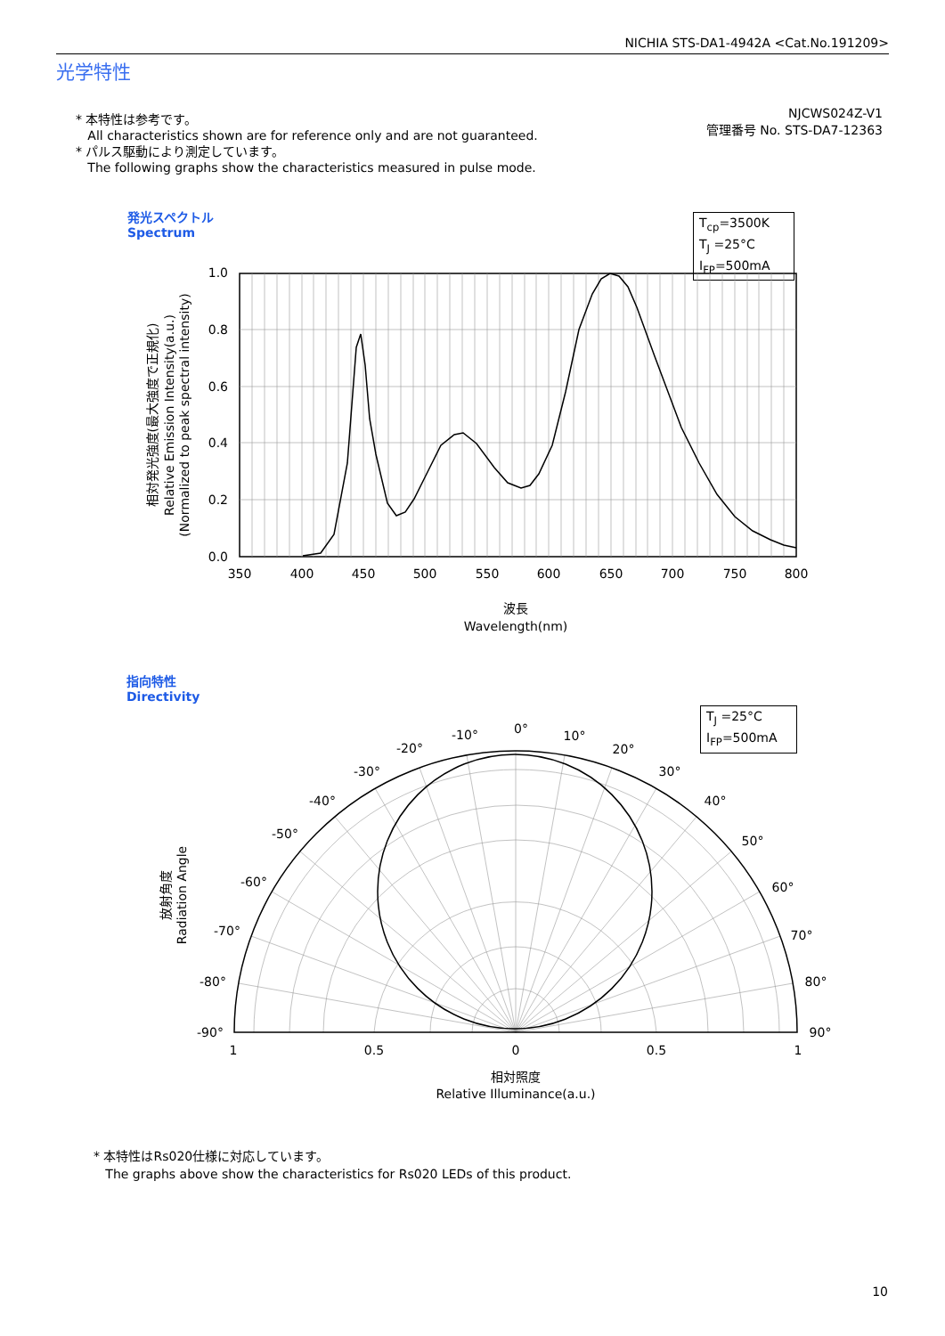NICHIA STS-DA1-4942A <Cat.No.191209>
光学特性
* 本特性は参考です。
All characteristics shown are for reference only and are not guaranteed.
* パルス駆動により測定しています。
The following graphs show the characteristics measured in pulse mode.
NJCWS024Z-V1
管理番号 No. STS-DA7-12363
発光スペクトル
Spectrum
T<sub>cp</sub>=3500K
T<sub>J</sub> =25°C
I<sub>FP</sub>=500mA
1.0
0.8
0.6
0.4
0.2
0.0
350
400
450
500
550
600
650
700
750
800
波長
Wavelength(nm)
相対発光強度(最大強度で正規化)
Relative Emission Intensity(a.u.)
(Normalized to peak spectral intensity)
放射角度
Radiation Angle
0°
-10°
10°
-20°
20°
-30°
30°
-40°
40°
-50°
50°
-60°
60°
-70°
70°
-80°
80°
-90°
90°
1
0.5
0
0.5
1
相対照度
Relative Illuminance(a.u.)
指向特性
Directivity
T<sub>J</sub> =25°C
I<sub>FP</sub>=500mA
* 本特性はRs020仕様に対応しています。
The graphs above show the characteristics for Rs020 LEDs of this product.
10